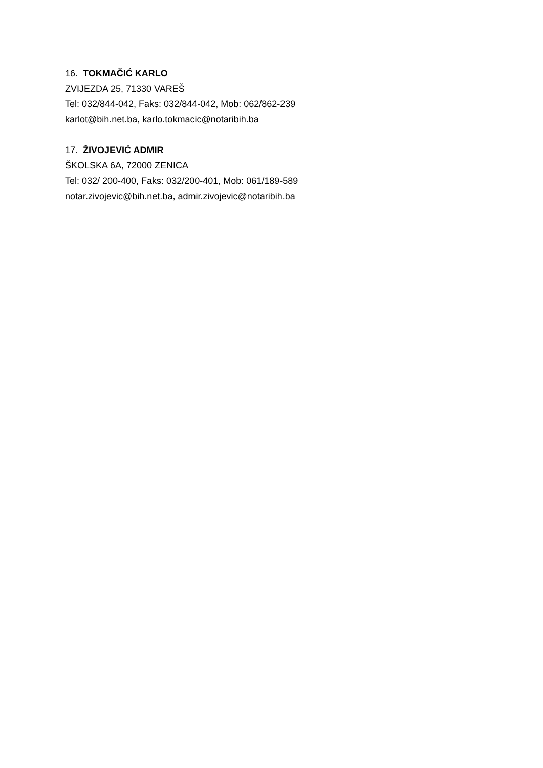16. TOKMAČIĆ KARLO
ZVIJEZDA 25, 71330 VAREŠ
Tel: 032/844-042, Faks: 032/844-042, Mob: 062/862-239
karlot@bih.net.ba, karlo.tokmacic@notaribih.ba
17. ŽIVOJEVIĆ ADMIR
ŠKOLSKA 6A, 72000 ZENICA
Tel: 032/ 200-400, Faks: 032/200-401, Mob: 061/189-589
notar.zivojevic@bih.net.ba, admir.zivojevic@notaribih.ba